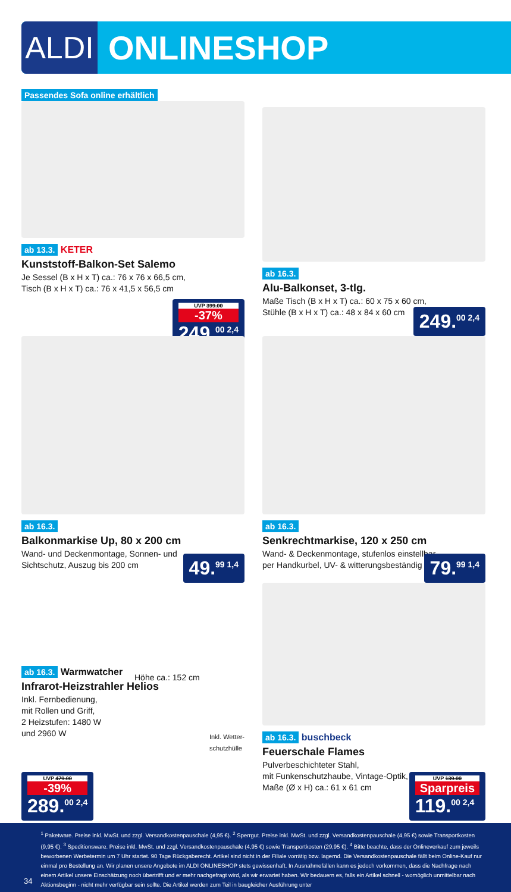ALDI ONLINESHOP
Passendes Sofa online erhältlich
ab 13.3. KETER
Kunststoff-Balkon-Set Salemo
Je Sessel (B x H x T) ca.: 76 x 76 x 66,5 cm,
Tisch (B x H x T) ca.: 76 x 41,5 x 56,5 cm
UVP 399.00
-37%
249.<sup>00 2,4</sup>
ab 16.3.
Alu-Balkonset, 3-tlg.
Maße Tisch (B x H x T) ca.: 60 x 75 x 60 cm,
Stühle (B x H x T) ca.: 48 x 84 x 60 cm
249.<sup>00 2,4</sup>
ab 16.3.
Balkonmarkise Up, 80 x 200 cm
Wand- und Deckenmontage, Sonnen- und
Sichtschutz, Auszug bis 200 cm
49.<sup>99 1,4</sup>
ab 16.3.
Senkrechtmarkise, 120 x 250 cm
Wand- & Deckenmontage, stufenlos einstellbar
per Handkurbel, UV- & witterungsbeständig
79.<sup>99 1,4</sup>
ab 16.3. Warmwatcher
Infrarot-Heizstrahler Helios
Inkl. Fernbedienung,
mit Rollen und Griff,
2 Heizstufen: 1480 W
und 2960 W
Höhe ca.: 152 cm
Inkl. Wetter-
schutzhülle
UVP 479.00
-39%
289.<sup>00 2,4</sup>
ab 16.3. buschbeck
Feuerschale Flames
Pulverbeschichteter Stahl,
mit Funkenschutzhaube, Vintage-Optik,
Maße (Ø x H) ca.: 61 x 61 cm
UVP 139.00
Sparpreis
119.<sup>00 2,4</sup>
34
<sup>1</sup> Paketware. Preise inkl. MwSt. und zzgl. Versandkostenpauschale (4,95 €). <sup>2</sup> Sperrgut. Preise inkl. MwSt. und zzgl. Versandkostenpauschale (4,95 €) sowie Transportkosten (9,95 €). <sup>3</sup> Speditionsware. Preise inkl. MwSt. und zzgl. Versandkostenpauschale (4,95 €) sowie Transportkosten (29,95 €). <sup>4</sup> Bitte beachte, dass der Onlineverkauf zum jeweils beworbenen Werbetermin um 7 Uhr startet. 90 Tage Rückgaberecht. Artikel sind nicht in der Filiale vorrätig bzw. lagernd. Die Versandkostenpauschale fällt beim Online-Kauf nur einmal pro Bestellung an. Wir planen unsere Angebote im ALDI ONLINESHOP stets gewissenhaft. In Ausnahmefällen kann es jedoch vorkommen, dass die Nachfrage nach einem Artikel unsere Einschätzung noch übertrifft und er mehr nachgefragt wird, als wir erwartet haben. Wir bedauern es, falls ein Artikel schnell - womöglich unmittelbar nach Aktionsbeginn - nicht mehr verfügbar sein sollte. Die Artikel werden zum Teil in baugleicher Ausführung unter